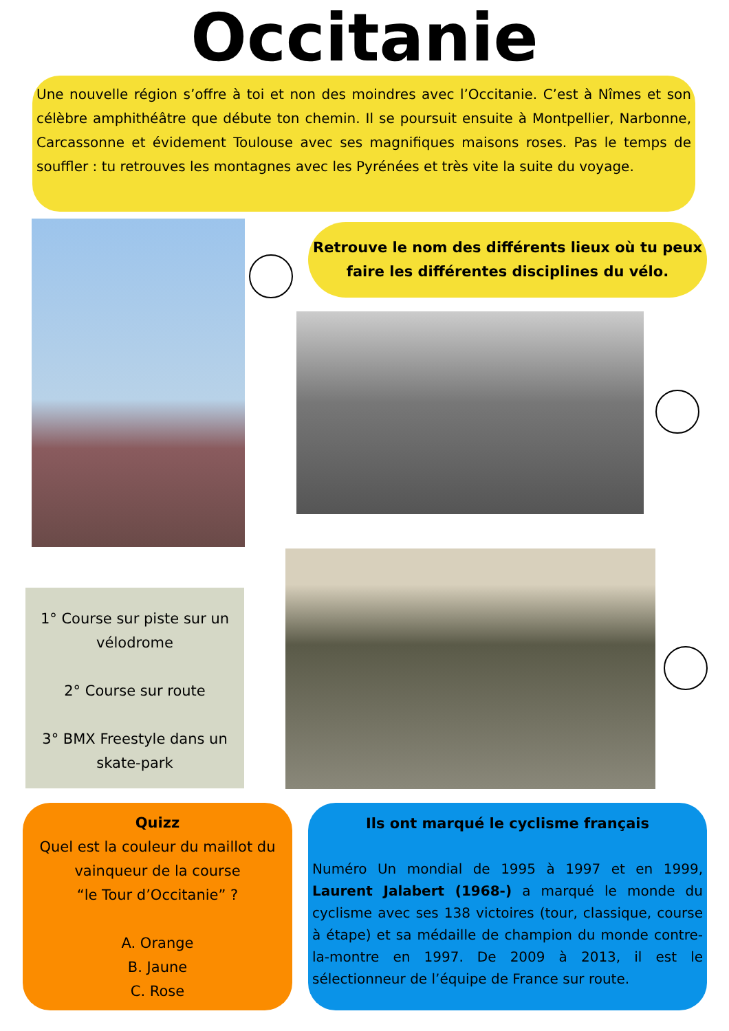Occitanie
Une nouvelle région s’offre à toi et non des moindres avec l’Occitanie. C’est à Nîmes et son célèbre amphithéâtre que débute ton chemin. Il se poursuit ensuite à Montpellier, Narbonne, Carcassonne et évidement Toulouse avec ses magnifiques maisons roses. Pas le temps de souffler : tu retrouves les montagnes avec les Pyrénées et très vite la suite du voyage.
Retrouve le nom des différents lieux où tu peux faire les différentes disciplines du vélo.
1° Course sur piste sur un vélodrome
2° Course sur route
3° BMX Freestyle dans un skate-park
Quizz
Quel est la couleur du maillot du vainqueur de la course
“le Tour d’Occitanie” ?
A. Orange
B. Jaune
C. Rose
Ils ont marqué le cyclisme français
Numéro Un mondial de 1995 à 1997 et en 1999, Laurent Jalabert (1968-) a marqué le monde du cyclisme avec ses 138 victoires (tour, classique, course à étape) et sa médaille de champion du monde contre-la-montre en 1997. De 2009 à 2013, il est le sélectionneur de l’équipe de France sur route.